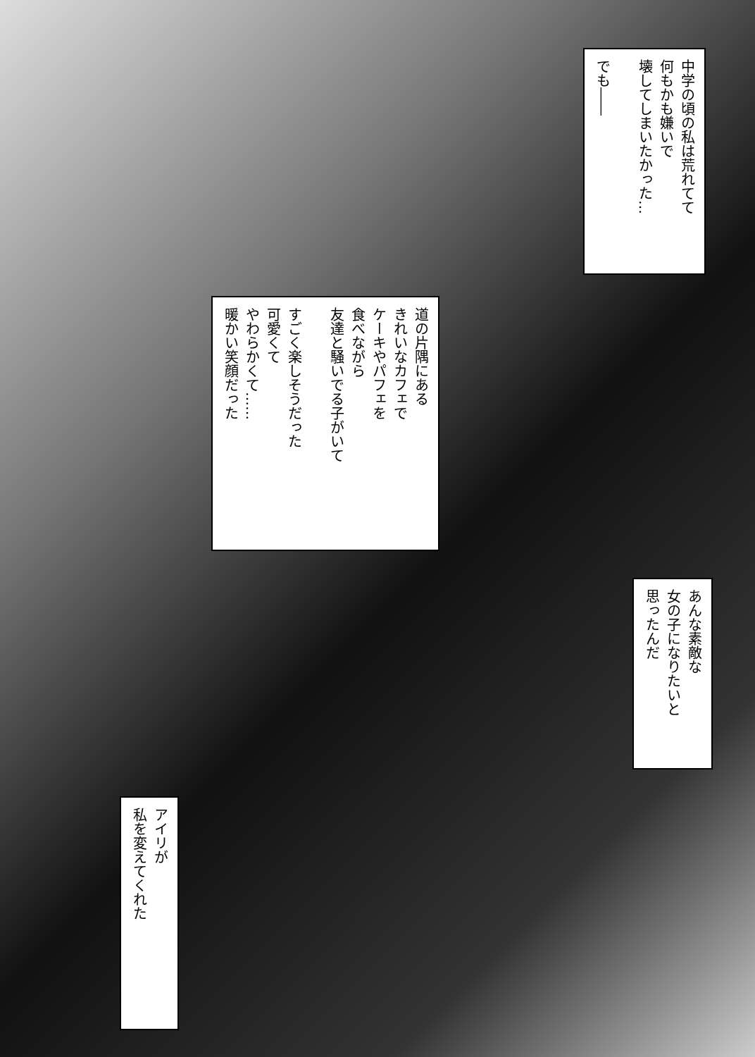中学の頃の私は荒れてて
何もかも嫌いで
壊してしまいたかった…
でも――
道の片隅にある
きれいなカフェで
ケーキやパフェを
食べながら
友達と騒いでる子がいて
すごく楽しそうだった
可愛くて
やわらかくて……
暖かい笑顔だった
あんな素敵な
女の子になりたいと
思ったんだ
アイリが
私を変えてくれた